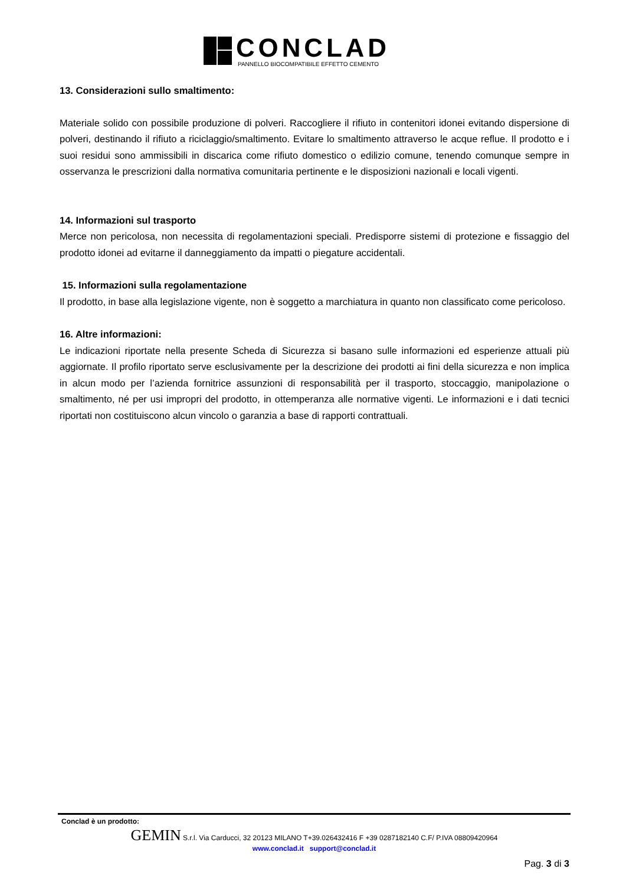CONCLAD
PANNELLO BIOCOMPATIBILE EFFETTO CEMENTO
13. Considerazioni sullo smaltimento:
Materiale solido con possibile produzione di polveri. Raccogliere il rifiuto in contenitori idonei evitando dispersione di polveri, destinando il rifiuto a riciclaggio/smaltimento. Evitare lo smaltimento attraverso le acque reflue. Il prodotto e i suoi residui sono ammissibili in discarica come rifiuto domestico o edilizio comune, tenendo comunque sempre in osservanza le prescrizioni dalla normativa comunitaria pertinente e le disposizioni nazionali e locali vigenti.
14. Informazioni sul trasporto
Merce non pericolosa, non necessita di regolamentazioni speciali. Predisporre sistemi di protezione e fissaggio del prodotto idonei ad evitarne il danneggiamento da impatti o piegature accidentali.
15. Informazioni sulla regolamentazione
Il prodotto, in base alla legislazione vigente, non è soggetto a marchiatura in quanto non classificato come pericoloso.
16. Altre informazioni:
Le indicazioni riportate nella presente Scheda di Sicurezza si basano sulle informazioni ed esperienze attuali più aggiornate. Il profilo riportato serve esclusivamente per la descrizione dei prodotti ai fini della sicurezza e non implica in alcun modo per l’azienda fornitrice assunzioni di responsabilità per il trasporto, stoccaggio, manipolazione o smaltimento, né per usi impropri del prodotto, in ottemperanza alle normative vigenti. Le informazioni e i dati tecnici riportati non costituiscono alcun vincolo o garanzia a base di rapporti contrattuali.
Conclad è un prodotto:
GEMIN S.r.l. Via Carducci, 32 20123 MILANO T+39.026432416 F +39 0287182140 C.F/ P.IVA 08809420964
www.conclad.it support@conclad.it
Pag. 3 di 3